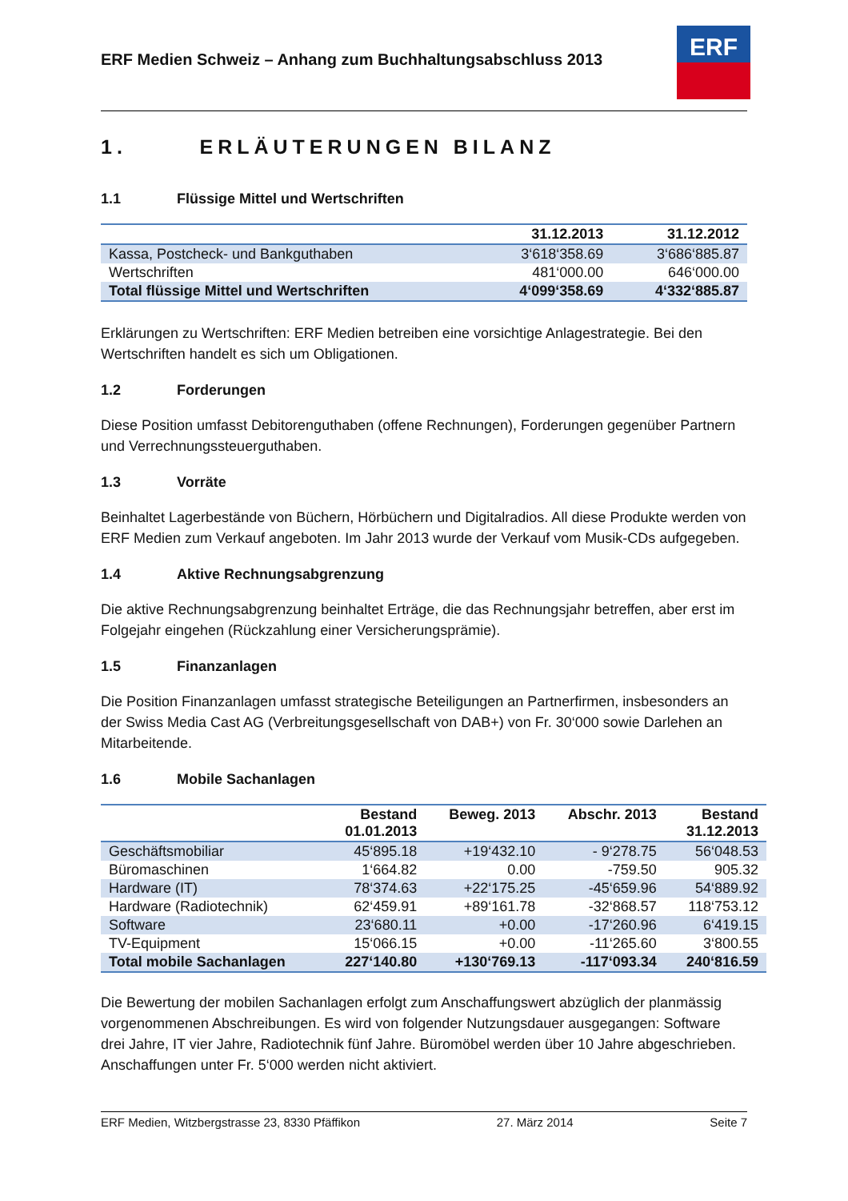ERF Medien Schweiz – Anhang zum Buchhaltungsabschluss 2013
ERF
1. ERLÄUTERUNGEN BILANZ
1.1 Flüssige Mittel und Wertschriften
| | 31.12.2013 | 31.12.2012 |
| --- | --- | --- |
| Kassa, Postcheck- und Bankguthaben | 3‘618‘358.69 | 3‘686‘885.87 |
| Wertschriften | 481‘000.00 | 646‘000.00 |
| Total flüssige Mittel und Wertschriften | 4‘099‘358.69 | 4‘332‘885.87 |
Erklärungen zu Wertschriften: ERF Medien betreiben eine vorsichtige Anlagestrategie. Bei den Wertschriften handelt es sich um Obligationen.
1.2 Forderungen
Diese Position umfasst Debitorenguthaben (offene Rechnungen), Forderungen gegenüber Partnern und Verrechnungssteuerguthaben.
1.3 Vorräte
Beinhaltet Lagerbestände von Büchern, Hörbüchern und Digitalradios. All diese Produkte werden von ERF Medien zum Verkauf angeboten. Im Jahr 2013 wurde der Verkauf vom Musik-CDs aufgegeben.
1.4 Aktive Rechnungsabgrenzung
Die aktive Rechnungsabgrenzung beinhaltet Erträge, die das Rechnungsjahr betreffen, aber erst im Folgejahr eingehen (Rückzahlung einer Versicherungsprämie).
1.5 Finanzanlagen
Die Position Finanzanlagen umfasst strategische Beteiligungen an Partnerfirmen, insbesonders an der Swiss Media Cast AG (Verbreitungsgesellschaft von DAB+) von Fr. 30‘000 sowie Darlehen an Mitarbeitende.
1.6 Mobile Sachanlagen
| | Bestand 01.01.2013 | Beweg. 2013 | Abschr. 2013 | Bestand 31.12.2013 |
| --- | --- | --- | --- | --- |
| Geschäftsmobiliar | 45‘895.18 | +19‘432.10 | - 9‘278.75 | 56‘048.53 |
| Büromaschinen | 1‘664.82 | 0.00 | -759.50 | 905.32 |
| Hardware (IT) | 78‘374.63 | +22‘175.25 | -45‘659.96 | 54‘889.92 |
| Hardware (Radiotechnik) | 62‘459.91 | +89‘161.78 | -32‘868.57 | 118‘753.12 |
| Software | 23‘680.11 | +0.00 | -17‘260.96 | 6‘419.15 |
| TV-Equipment | 15‘066.15 | +0.00 | -11‘265.60 | 3‘800.55 |
| Total mobile Sachanlagen | 227‘140.80 | +130‘769.13 | -117‘093.34 | 240‘816.59 |
Die Bewertung der mobilen Sachanlagen erfolgt zum Anschaffungswert abzüglich der planmässig vorgenommenen Abschreibungen. Es wird von folgender Nutzungsdauer ausgegangen: Software drei Jahre, IT vier Jahre, Radiotechnik fünf Jahre. Büromöbel werden über 10 Jahre abgeschrieben. Anschaffungen unter Fr. 5‘000 werden nicht aktiviert.
ERF Medien, Witzbergstrasse 23, 8330 Pfäffikon 27. März 2014 Seite 7